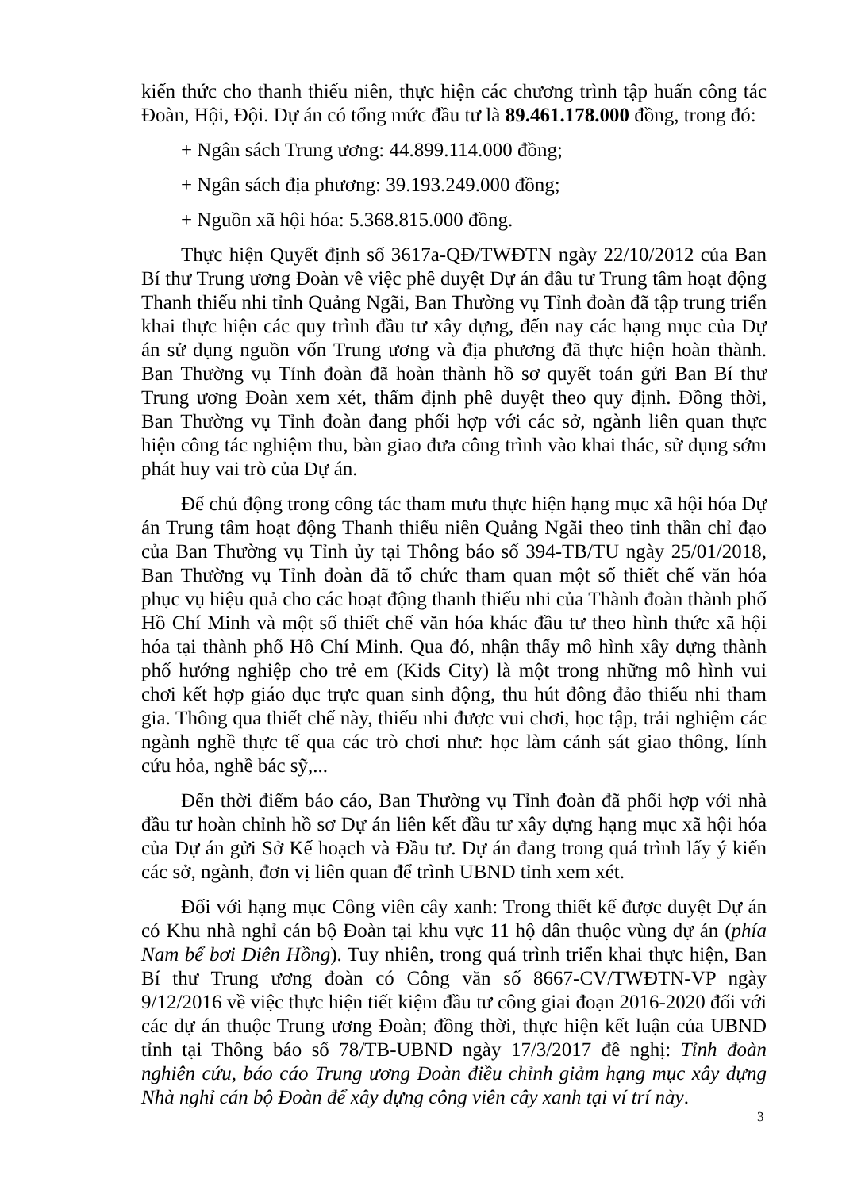kiến thức cho thanh thiếu niên, thực hiện các chương trình tập huấn công tác Đoàn, Hội, Đội. Dự án có tổng mức đầu tư là 89.461.178.000 đồng, trong đó:
+ Ngân sách Trung ương: 44.899.114.000 đồng;
+ Ngân sách địa phương: 39.193.249.000 đồng;
+ Nguồn xã hội hóa: 5.368.815.000 đồng.
Thực hiện Quyết định số 3617a-QĐ/TWĐTN ngày 22/10/2012 của Ban Bí thư Trung ương Đoàn về việc phê duyệt Dự án đầu tư Trung tâm hoạt động Thanh thiếu nhi tỉnh Quảng Ngãi, Ban Thường vụ Tỉnh đoàn đã tập trung triển khai thực hiện các quy trình đầu tư xây dựng, đến nay các hạng mục của Dự án sử dụng nguồn vốn Trung ương và địa phương đã thực hiện hoàn thành. Ban Thường vụ Tỉnh đoàn đã hoàn thành hồ sơ quyết toán gửi Ban Bí thư Trung ương Đoàn xem xét, thẩm định phê duyệt theo quy định. Đồng thời, Ban Thường vụ Tỉnh đoàn đang phối hợp với các sở, ngành liên quan thực hiện công tác nghiệm thu, bàn giao đưa công trình vào khai thác, sử dụng sớm phát huy vai trò của Dự án.
Để chủ động trong công tác tham mưu thực hiện hạng mục xã hội hóa Dự án Trung tâm hoạt động Thanh thiếu niên Quảng Ngãi theo tinh thần chỉ đạo của Ban Thường vụ Tỉnh ủy tại Thông báo số 394-TB/TU ngày 25/01/2018, Ban Thường vụ Tỉnh đoàn đã tổ chức tham quan một số thiết chế văn hóa phục vụ hiệu quả cho các hoạt động thanh thiếu nhi của Thành đoàn thành phố Hồ Chí Minh và một số thiết chế văn hóa khác đầu tư theo hình thức xã hội hóa tại thành phố Hồ Chí Minh. Qua đó, nhận thấy mô hình xây dựng thành phố hướng nghiệp cho trẻ em (Kids City) là một trong những mô hình vui chơi kết hợp giáo dục trực quan sinh động, thu hút đông đảo thiếu nhi tham gia. Thông qua thiết chế này, thiếu nhi được vui chơi, học tập, trải nghiệm các ngành nghề thực tế qua các trò chơi như: học làm cảnh sát giao thông, lính cứu hỏa, nghề bác sỹ,...
Đến thời điểm báo cáo, Ban Thường vụ Tỉnh đoàn đã phối hợp với nhà đầu tư hoàn chỉnh hồ sơ Dự án liên kết đầu tư xây dựng hạng mục xã hội hóa của Dự án gửi Sở Kế hoạch và Đầu tư. Dự án đang trong quá trình lấy ý kiến các sở, ngành, đơn vị liên quan để trình UBND tỉnh xem xét.
Đối với hạng mục Công viên cây xanh: Trong thiết kế được duyệt Dự án có Khu nhà nghỉ cán bộ Đoàn tại khu vực 11 hộ dân thuộc vùng dự án (phía Nam bể bơi Diên Hồng). Tuy nhiên, trong quá trình triển khai thực hiện, Ban Bí thư Trung ương đoàn có Công văn số 8667-CV/TWĐTN-VP ngày 9/12/2016 về việc thực hiện tiết kiệm đầu tư công giai đoạn 2016-2020 đối với các dự án thuộc Trung ương Đoàn; đồng thời, thực hiện kết luận của UBND tỉnh tại Thông báo số 78/TB-UBND ngày 17/3/2017 đề nghị: Tỉnh đoàn nghiên cứu, báo cáo Trung ương Đoàn điều chỉnh giảm hạng mục xây dựng Nhà nghỉ cán bộ Đoàn để xây dựng công viên cây xanh tại ví trí này.
3